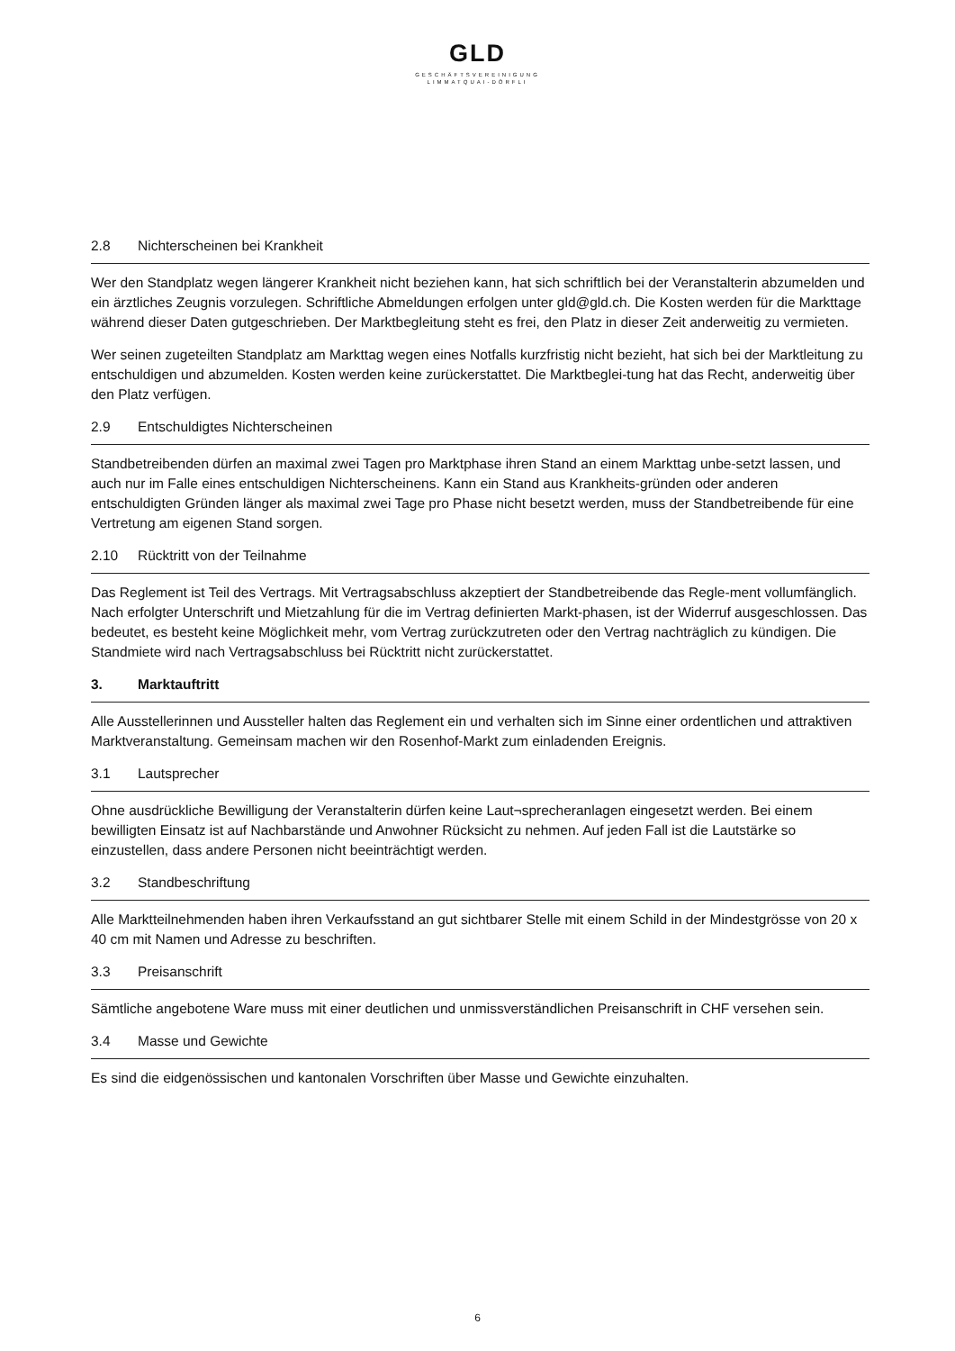GLD
GESCHÄFTSVEREINIGUNG
LIMMATQUAI-DÖRFLI
2.8 Nichterscheinen bei Krankheit
Wer den Standplatz wegen längerer Krankheit nicht beziehen kann, hat sich schriftlich bei der Veranstalterin abzumelden und ein ärztliches Zeugnis vorzulegen. Schriftliche Abmeldungen erfolgen unter gld@gld.ch. Die Kosten werden für die Markttage während dieser Daten gutgeschrieben. Der Marktbegleitung steht es frei, den Platz in dieser Zeit anderweitig zu vermieten.
Wer seinen zugeteilten Standplatz am Markttag wegen eines Notfalls kurzfristig nicht bezieht, hat sich bei der Marktleitung zu entschuldigen und abzumelden. Kosten werden keine zurückerstattet. Die Marktbeglei-tung hat das Recht, anderweitig über den Platz verfügen.
2.9 Entschuldigtes Nichterscheinen
Standbetreibenden dürfen an maximal zwei Tagen pro Marktphase ihren Stand an einem Markttag unbe-setzt lassen, und auch nur im Falle eines entschuldigen Nichterscheinens. Kann ein Stand aus Krankheits-gründen oder anderen entschuldigten Gründen länger als maximal zwei Tage pro Phase nicht besetzt werden, muss der Standbetreibende für eine Vertretung am eigenen Stand sorgen.
2.10 Rücktritt von der Teilnahme
Das Reglement ist Teil des Vertrags. Mit Vertragsabschluss akzeptiert der Standbetreibende das Regle-ment vollumfänglich. Nach erfolgter Unterschrift und Mietzahlung für die im Vertrag definierten Markt-phasen, ist der Widerruf ausgeschlossen. Das bedeutet, es besteht keine Möglichkeit mehr, vom Vertrag zurückzutreten oder den Vertrag nachträglich zu kündigen. Die Standmiete wird nach Vertragsabschluss bei Rücktritt nicht zurückerstattet.
3. Marktauftritt
Alle Ausstellerinnen und Aussteller halten das Reglement ein und verhalten sich im Sinne einer ordentlichen und attraktiven Marktveranstaltung. Gemeinsam machen wir den Rosenhof-Markt zum einladenden Ereignis.
3.1 Lautsprecher
Ohne ausdrückliche Bewilligung der Veranstalterin dürfen keine Laut¬sprecheranlagen eingesetzt werden. Bei einem bewilligten Einsatz ist auf Nachbarstände und Anwohner Rücksicht zu nehmen. Auf jeden Fall ist die Lautstärke so einzustellen, dass andere Personen nicht beeinträchtigt werden.
3.2 Standbeschriftung
Alle Marktteilnehmenden haben ihren Verkaufsstand an gut sichtbarer Stelle mit einem Schild in der Mindestgrösse von 20 x 40 cm mit Namen und Adresse zu beschriften.
3.3 Preisanschrift
Sämtliche angebotene Ware muss mit einer deutlichen und unmissverständlichen Preisanschrift in CHF versehen sein.
3.4 Masse und Gewichte
Es sind die eidgenössischen und kantonalen Vorschriften über Masse und Gewichte einzuhalten.
6